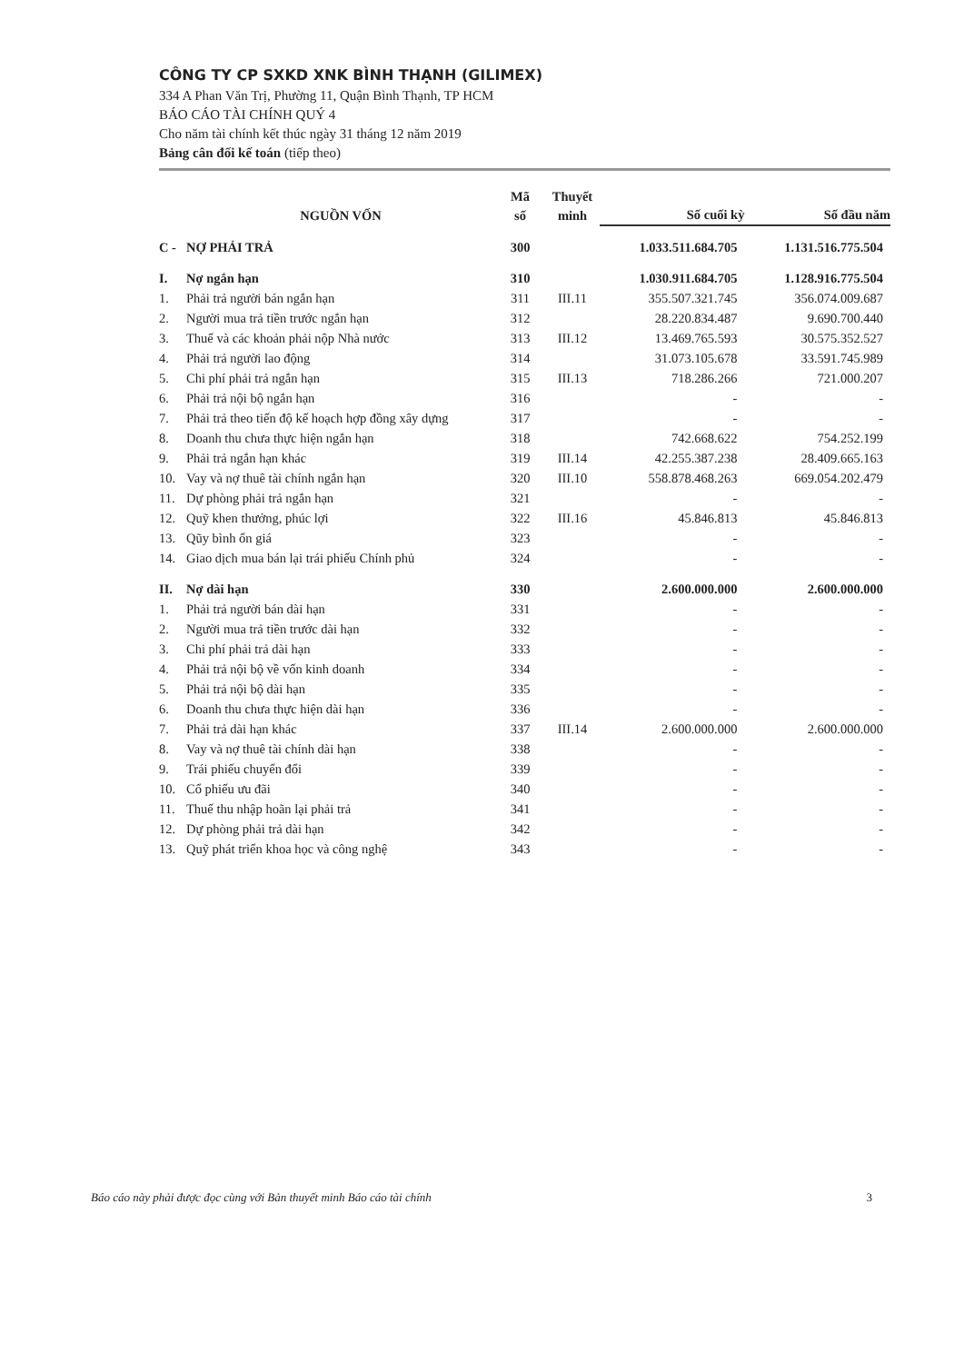CÔNG TY CP SXKD XNK BÌNH THẠNH (GILIMEX)
334 A Phan Văn Trị, Phường 11, Quận Bình Thạnh, TP HCM
BÁO CÁO TÀI CHÍNH QUÝ 4
Cho năm tài chính kết thúc ngày 31 tháng 12 năm 2019
Bảng cân đối kế toán (tiếp theo)
| | NGUỒN VỐN | Mã số | Thuyết minh | Số cuối kỳ | Số đầu năm |
| --- | --- | --- | --- | --- | --- |
| C - | NỢ PHẢI TRẢ | 300 | | 1.033.511.684.705 | 1.131.516.775.504 |
| I. | Nợ ngắn hạn | 310 | | 1.030.911.684.705 | 1.128.916.775.504 |
| 1. | Phải trả người bán ngắn hạn | 311 | III.11 | 355.507.321.745 | 356.074.009.687 |
| 2. | Người mua trả tiền trước ngắn hạn | 312 | | 28.220.834.487 | 9.690.700.440 |
| 3. | Thuế và các khoản phải nộp Nhà nước | 313 | III.12 | 13.469.765.593 | 30.575.352.527 |
| 4. | Phải trả người lao động | 314 | | 31.073.105.678 | 33.591.745.989 |
| 5. | Chi phí phải trả ngắn hạn | 315 | III.13 | 718.286.266 | 721.000.207 |
| 6. | Phải trả nội bộ ngắn hạn | 316 | | - | - |
| 7. | Phải trả theo tiến độ kế hoạch hợp đồng xây dựng | 317 | | - | - |
| 8. | Doanh thu chưa thực hiện ngắn hạn | 318 | | 742.668.622 | 754.252.199 |
| 9. | Phải trả ngắn hạn khác | 319 | III.14 | 42.255.387.238 | 28.409.665.163 |
| 10. | Vay và nợ thuê tài chính ngắn hạn | 320 | III.10 | 558.878.468.263 | 669.054.202.479 |
| 11. | Dự phòng phải trả ngắn hạn | 321 | | - | - |
| 12. | Quỹ khen thưởng, phúc lợi | 322 | III.16 | 45.846.813 | 45.846.813 |
| 13. | Qũy bình ổn giá | 323 | | - | - |
| 14. | Giao dịch mua bán lại trái phiếu Chính phủ | 324 | | - | - |
| II. | Nợ dài hạn | 330 | | 2.600.000.000 | 2.600.000.000 |
| 1. | Phải trả người bán dài hạn | 331 | | - | - |
| 2. | Người mua trả tiền trước dài hạn | 332 | | - | - |
| 3. | Chi phí phải trả dài hạn | 333 | | - | - |
| 4. | Phải trả nội bộ về vốn kinh doanh | 334 | | - | - |
| 5. | Phải trả nội bộ dài hạn | 335 | | - | - |
| 6. | Doanh thu chưa thực hiện dài hạn | 336 | | - | - |
| 7. | Phải trả dài hạn khác | 337 | III.14 | 2.600.000.000 | 2.600.000.000 |
| 8. | Vay và nợ thuê tài chính dài hạn | 338 | | - | - |
| 9. | Trái phiếu chuyển đổi | 339 | | - | - |
| 10. | Cổ phiếu ưu đãi | 340 | | - | - |
| 11. | Thuế thu nhập hoãn lại phải trả | 341 | | - | - |
| 12. | Dự phòng phải trả dài hạn | 342 | | - | - |
| 13. | Quỹ phát triển khoa học và công nghệ | 343 | | - | - |
Báo cáo này phải được đọc cùng với Bản thuyết minh Báo cáo tài chính 3